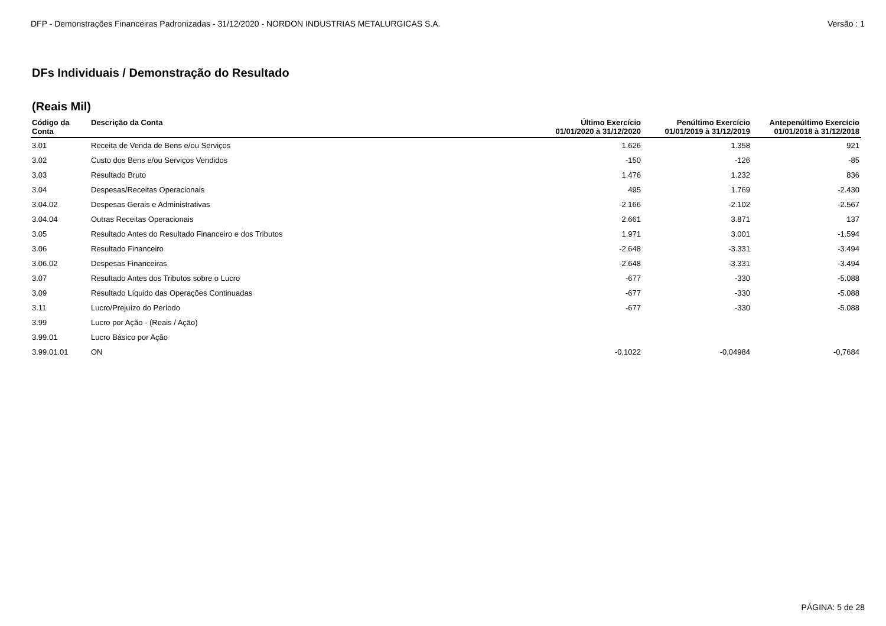DFP - Demonstrações Financeiras Padronizadas - 31/12/2020 - NORDON INDUSTRIAS METALURGICAS S.A. Versão : 1
DFs Individuais / Demonstração do Resultado
(Reais Mil)
| Código da Conta | Descrição da Conta | Último Exercício 01/01/2020 à 31/12/2020 | Penúltimo Exercício 01/01/2019 à 31/12/2019 | Antepenúltimo Exercício 01/01/2018 à 31/12/2018 |
| --- | --- | --- | --- | --- |
| 3.01 | Receita de Venda de Bens e/ou Serviços | 1.626 | 1.358 | 921 |
| 3.02 | Custo dos Bens e/ou Serviços Vendidos | -150 | -126 | -85 |
| 3.03 | Resultado Bruto | 1.476 | 1.232 | 836 |
| 3.04 | Despesas/Receitas Operacionais | 495 | 1.769 | -2.430 |
| 3.04.02 | Despesas Gerais e Administrativas | -2.166 | -2.102 | -2.567 |
| 3.04.04 | Outras Receitas Operacionais | 2.661 | 3.871 | 137 |
| 3.05 | Resultado Antes do Resultado Financeiro e dos Tributos | 1.971 | 3.001 | -1.594 |
| 3.06 | Resultado Financeiro | -2.648 | -3.331 | -3.494 |
| 3.06.02 | Despesas Financeiras | -2.648 | -3.331 | -3.494 |
| 3.07 | Resultado Antes dos Tributos sobre o Lucro | -677 | -330 | -5.088 |
| 3.09 | Resultado Líquido das Operações Continuadas | -677 | -330 | -5.088 |
| 3.11 | Lucro/Prejuízo do Período | -677 | -330 | -5.088 |
| 3.99 | Lucro por Ação - (Reais / Ação) | | | |
| 3.99.01 | Lucro Básico por Ação | | | |
| 3.99.01.01 | ON | -0,1022 | -0,04984 | -0,7684 |
PÁGINA: 5 de 28